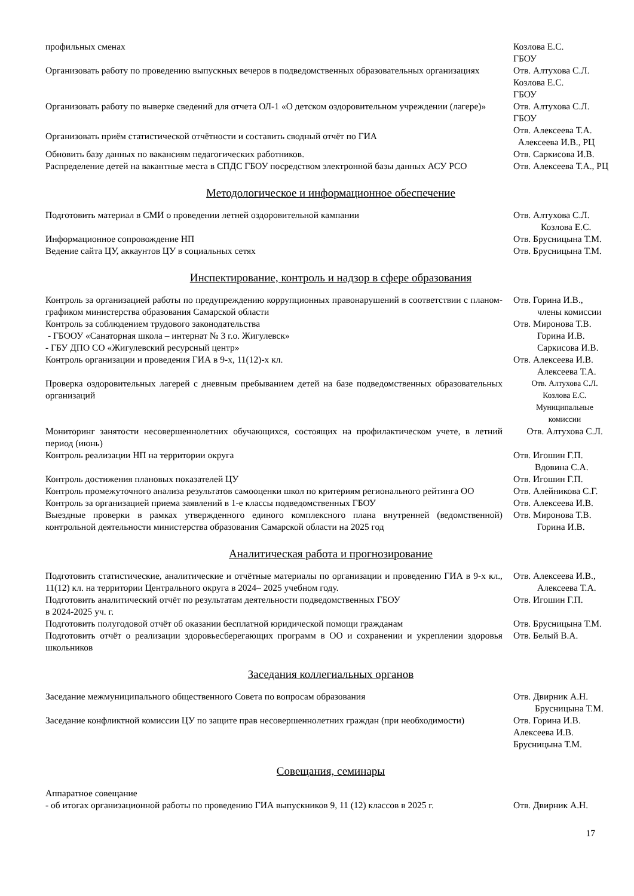| профильных сменах | Козлова Е.С. ГБОУ |
| Организовать работу по проведению выпускных вечеров в подведомственных образовательных организациях | Отв. Алтухова С.Л. Козлова Е.С. ГБОУ |
| Организовать работу по выверке сведений для отчета ОЛ-1 «О детском оздоровительном учреждении (лагере)» | Отв. Алтухова С.Л. ГБОУ |
| Организовать приём статистической отчётности и составить сводный отчёт по ГИА | Отв. Алексеева Т.А. Алексеева И.В., РЦ |
| Обновить базу данных по вакансиям педагогических работников. | Отв. Саркисова И.В. |
| Распределение детей на вакантные места в СПДС ГБОУ посредством электронной базы данных АСУ РСО | Отв. Алексеева Т.А., РЦ |
Методологическое и информационное обеспечение
| Подготовить материал в СМИ о проведении летней оздоровительной кампании | Отв. Алтухова С.Л. Козлова Е.С. |
| Информационное сопровождение НП | Отв. Брусницына Т.М. |
| Ведение сайта ЦУ, аккаунтов ЦУ в социальных сетях | Отв. Брусницына Т.М. |
Инспектирование, контроль и надзор в сфере образования
| Контроль за организацией работы по предупреждению коррупционных правонарушений в соответствии с планом-графиком министерства образования Самарской области | Отв. Горина И.В., члены комиссии |
| Контроль за соблюдением трудового законодательства - ГБООУ «Санаторная школа – интернат № 3 г.о. Жигулевск» - ГБУ ДПО СО «Жигулевский ресурсный центр» | Отв. Миронова Т.В. Горина И.В. Саркисова И.В. |
| Контроль организации и проведения ГИА в 9-х, 11(12)-х кл. | Отв. Алексеева И.В. Алексеева Т.А. |
| Проверка оздоровительных лагерей с дневным пребыванием детей на базе подведомственных образовательных организаций | Отв. Алтухова С.Л. Козлова Е.С. Муниципальные комиссии |
| Мониторинг занятости несовершеннолетних обучающихся, состоящих на профилактическом учете, в летний период (июнь) | Отв. Алтухова С.Л. |
| Контроль реализации НП на территории округа | Отв. Игошин Г.П. Вдовина С.А. |
| Контроль достижения плановых показателей ЦУ | Отв. Игошин Г.П. |
| Контроль промежуточного анализа результатов самооценки школ по критериям регионального рейтинга ОО | Отв. Алейникова С.Г. |
| Контроль за организацией приема заявлений в 1-е классы подведомственных ГБОУ | Отв. Алексеева И.В. |
| Выездные проверки в рамках утвержденного единого комплексного плана внутренней (ведомственной) контрольной деятельности министерства образования Самарской области на 2025 год | Отв. Миронова Т.В. Горина И.В. |
Аналитическая работа и прогнозирование
| Подготовить статистические, аналитические и отчётные материалы по организации и проведению ГИА в 9-х кл., 11(12) кл. на территории Центрального округа в 2024– 2025 учебном году. | Отв. Алексеева И.В., Алексеева Т.А. |
| Подготовить аналитический отчёт по результатам деятельности подведомственных ГБОУ в 2024-2025 уч. г. | Отв. Игошин Г.П. |
| Подготовить полугодовой отчёт об оказании бесплатной юридической помощи гражданам | Отв. Брусницына Т.М. |
| Подготовить отчёт о реализации здоровьесберегающих программ в ОО и сохранении и укреплении здоровья школьников | Отв. Белый В.А. |
Заседания коллегиальных органов
| Заседание межмуниципального общественного Совета по вопросам образования | Отв. Двирник А.Н. Брусницына Т.М. |
| Заседание конфликтной комиссии ЦУ по защите прав несовершеннолетних граждан (при необходимости) | Отв. Горина И.В. Алексеева И.В. Брусницына Т.М. |
Совещания, семинары
| Аппаратное совещание - об итогах организационной работы по проведению ГИА выпускников 9, 11 (12) классов в 2025 г. | Отв. Двирник А.Н. |
17